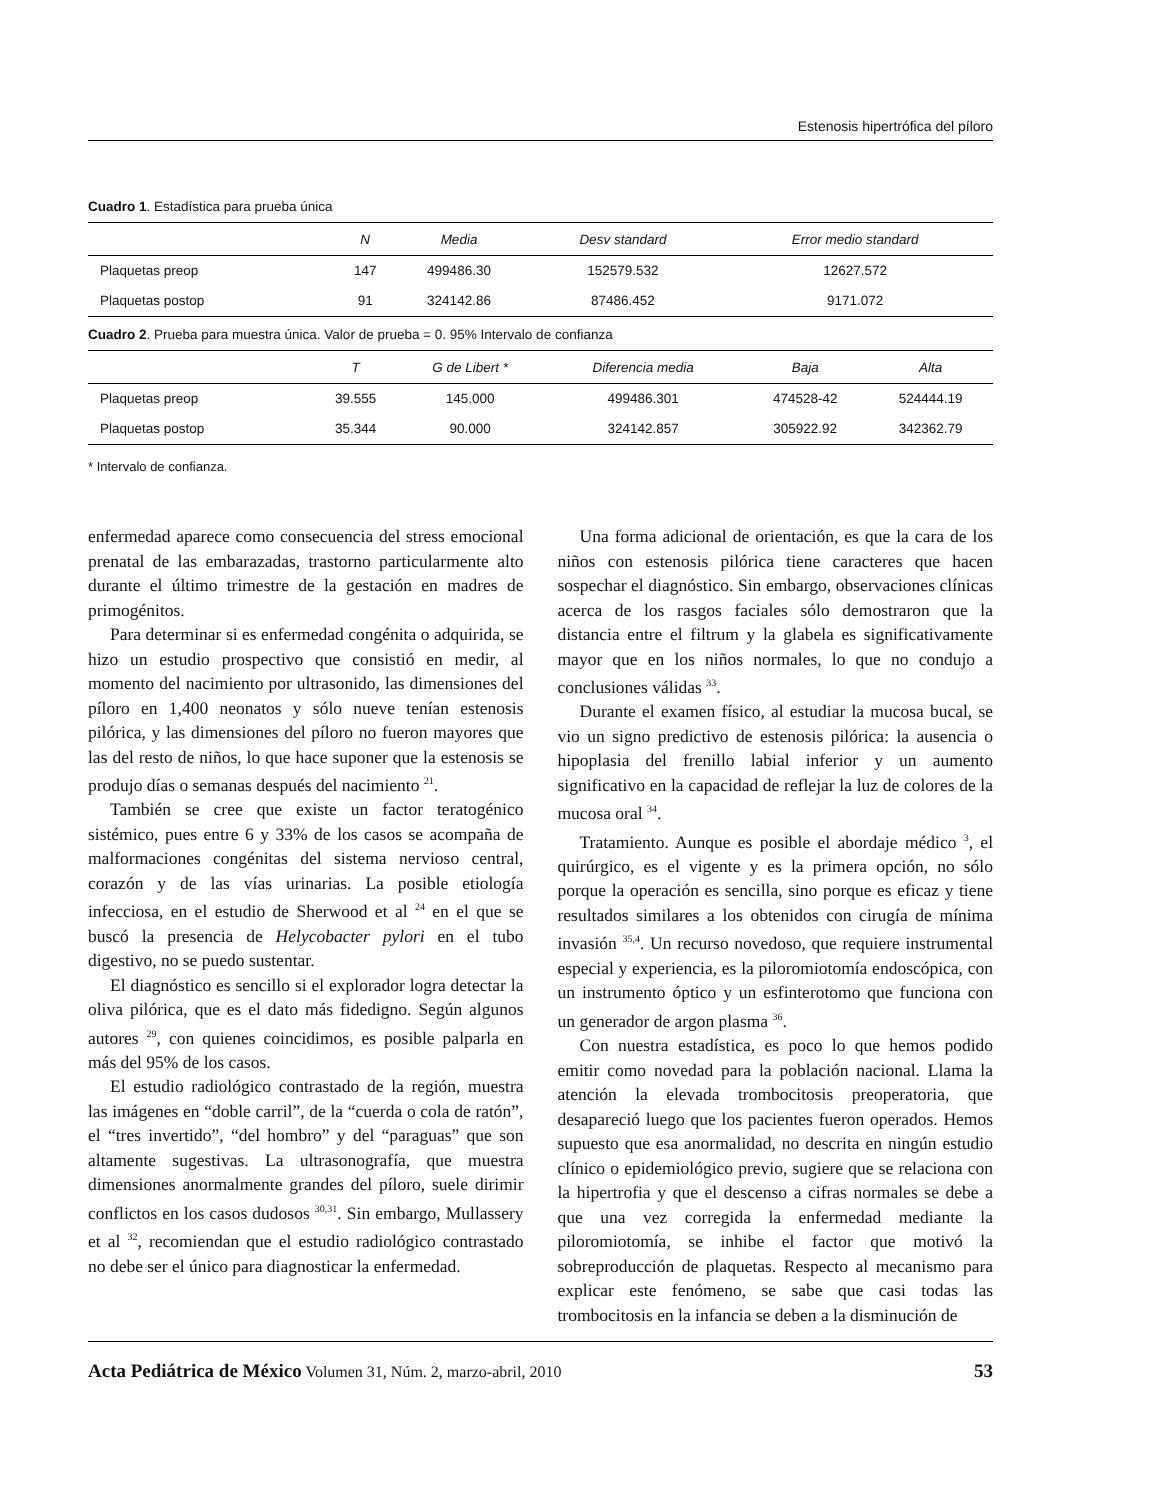Estenosis hipertrófica del píloro
Cuadro 1. Estadística para prueba única
| | N | Media | Desv standard | Error medio standard |
| --- | --- | --- | --- | --- |
| Plaquetas preop | 147 | 499486.30 | 152579.532 | 12627.572 |
| Plaquetas postop | 91 | 324142.86 | 87486.452 | 9171.072 |
Cuadro 2. Prueba para muestra única. Valor de prueba = 0. 95% Intervalo de confianza
| | T | G de Libert * | Diferencia media | Baja | Alta |
| --- | --- | --- | --- | --- | --- |
| Plaquetas preop | 39.555 | 145.000 | 499486.301 | 474528-42 | 524444.19 |
| Plaquetas postop | 35.344 | 90.000 | 324142.857 | 305922.92 | 342362.79 |
* Intervalo de confianza.
enfermedad aparece como consecuencia del stress emocional prenatal de las embarazadas, trastorno particularmente alto durante el último trimestre de la gestación en madres de primogénitos.
Para determinar si es enfermedad congénita o adquirida, se hizo un estudio prospectivo que consistió en medir, al momento del nacimiento por ultrasonido, las dimensiones del píloro en 1,400 neonatos y sólo nueve tenían estenosis pilórica, y las dimensiones del píloro no fueron mayores que las del resto de niños, lo que hace suponer que la estenosis se produjo días o semanas después del nacimiento <sup>21</sup>.
También se cree que existe un factor teratogénico sistémico, pues entre 6 y 33% de los casos se acompaña de malformaciones congénitas del sistema nervioso central, corazón y de las vías urinarias. La posible etiología infecciosa, en el estudio de Sherwood et al <sup>24</sup> en el que se buscó la presencia de Helycobacter pylori en el tubo digestivo, no se puedo sustentar.
El diagnóstico es sencillo si el explorador logra detectar la oliva pilórica, que es el dato más fidedigno. Según algunos autores <sup>29</sup>, con quienes coincidimos, es posible palparla en más del 95% de los casos.
El estudio radiológico contrastado de la región, muestra las imágenes en “doble carril”, de la “cuerda o cola de ratón”, el “tres invertido”, “del hombro” y del “paraguas” que son altamente sugestivas. La ultrasonografía, que muestra dimensiones anormalmente grandes del píloro, suele dirimir conflictos en los casos dudosos <sup>30,31</sup>. Sin embargo, Mullassery et al <sup>32</sup>, recomiendan que el estudio radiológico contrastado no debe ser el único para diagnosticar la enfermedad.
Una forma adicional de orientación, es que la cara de los niños con estenosis pilórica tiene caracteres que hacen sospechar el diagnóstico. Sin embargo, observaciones clínicas acerca de los rasgos faciales sólo demostraron que la distancia entre el filtrum y la glabela es significativamente mayor que en los niños normales, lo que no condujo a conclusiones válidas <sup>33</sup>.
Durante el examen físico, al estudiar la mucosa bucal, se vio un signo predictivo de estenosis pilórica: la ausencia o hipoplasia del frenillo labial inferior y un aumento significativo en la capacidad de reflejar la luz de colores de la mucosa oral <sup>34</sup>.
Tratamiento. Aunque es posible el abordaje médico <sup>3</sup>, el quirúrgico, es el vigente y es la primera opción, no sólo porque la operación es sencilla, sino porque es eficaz y tiene resultados similares a los obtenidos con cirugía de mínima invasión <sup>35,4</sup>. Un recurso novedoso, que requiere instrumental especial y experiencia, es la piloromiotomía endoscópica, con un instrumento óptico y un esfinterotomo que funciona con un generador de argon plasma <sup>36</sup>.
Con nuestra estadística, es poco lo que hemos podido emitir como novedad para la población nacional. Llama la atención la elevada trombocitosis preoperatoria, que desapareció luego que los pacientes fueron operados. Hemos supuesto que esa anormalidad, no descrita en ningún estudio clínico o epidemiológico previo, sugiere que se relaciona con la hipertrofia y que el descenso a cifras normales se debe a que una vez corregida la enfermedad mediante la piloromiotomía, se inhibe el factor que motivó la sobreproducción de plaquetas. Respecto al mecanismo para explicar este fenómeno, se sabe que casi todas las trombocitosis en la infancia se deben a la disminución de
Acta Pediátrica de México Volumen 31, Núm. 2, marzo-abril, 2010 53